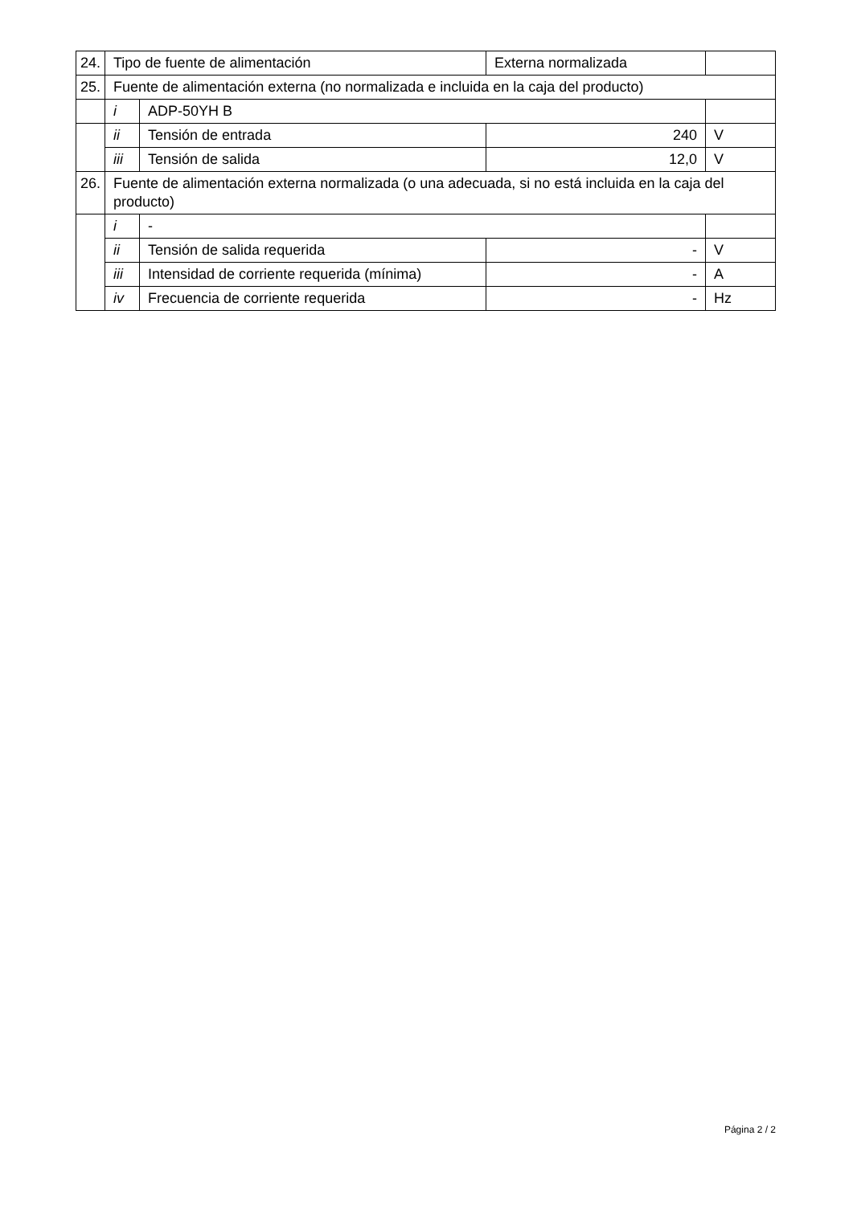| 24. | Tipo de fuente de alimentación | | | Externa normalizada | |
| 25. | Fuente de alimentación externa (no normalizada e incluida en la caja del producto) | | | | |
| | i | ADP-50YH B | | | |
| | ii | Tensión de entrada | 240 | | V |
| | iii | Tensión de salida | 12,0 | | V |
| 26. | Fuente de alimentación externa normalizada (o una adecuada, si no está incluida en la caja del producto) | | | | |
| | i | - | | | |
| | ii | Tensión de salida requerida | - | | V |
| | iii | Intensidad de corriente requerida (mínima) | - | | A |
| | iv | Frecuencia de corriente requerida | - | | Hz |
Página 2 / 2